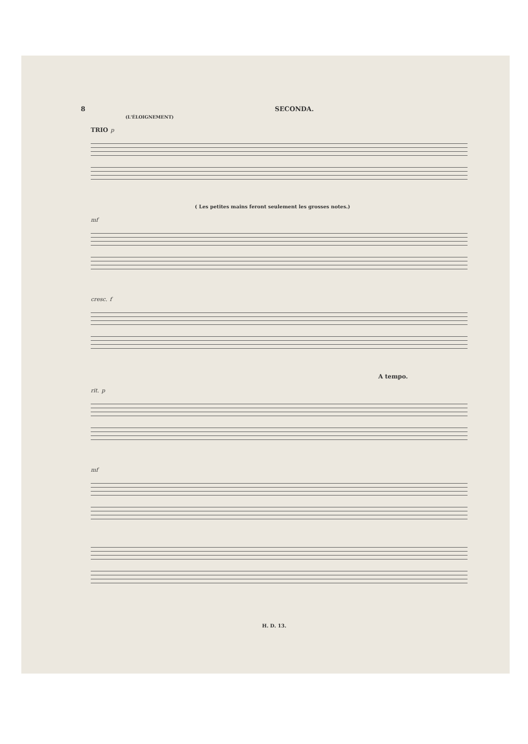8 SECONDA.
(L'ÉLOIGNEMENT)
TRIO p
( Les petites mains feront seulement les grosses notes.)
mf
cresc. f
A tempo.
rit. p
mf
H. D. 13.